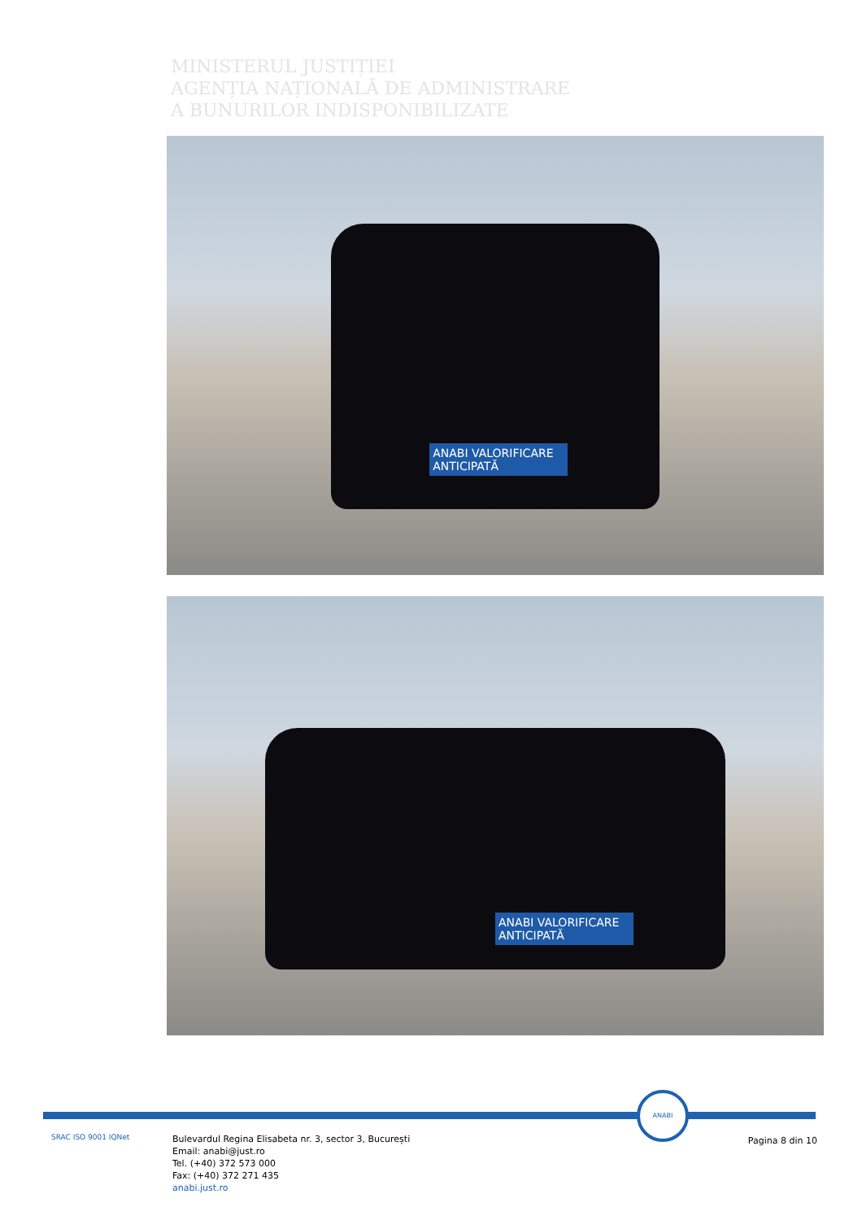MINISTERUL JUSTIȚIEI
AGENȚIA NAȚIONALĂ DE ADMINISTRARE
A BUNURILOR INDISPONIBILIZATE
ANABI VALORIFICARE ANTICIPATĂ
ANABI VALORIFICARE ANTICIPATĂ
ANABI
SRAC ISO 9001 IQNet
Bulevardul Regina Elisabeta nr. 3, sector 3, București
Email: anabi@just.ro
Tel. (+40) 372 573 000
Fax: (+40) 372 271 435
anabi.just.ro
Pagina 8 din 10